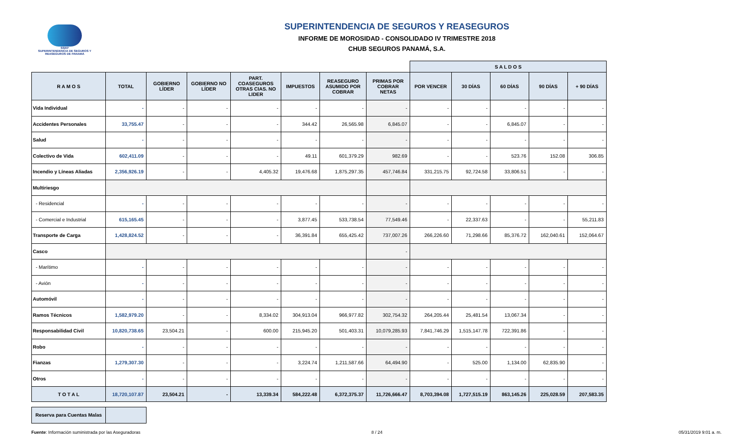SSRP
SUPERINTENDENCIA DE SEGUROS Y REASEGUROS DE PANAMÁ
SUPERINTENDENCIA DE SEGUROS Y REASEGUROS
INFORME DE MOROSIDAD - CONSOLIDADO IV TRIMESTRE 2018
CHUB SEGUROS PANAMÁ, S.A.
| | | | | | | | | S A L D O S | | | | |
| R A M O S | TOTAL | GOBIERNO LÍDER | GOBIERNO NO LÍDER | PART. COASEGUROS OTRAS CIAS. NO LIDER | IMPUESTOS | REASEGURO ASUMIDO POR COBRAR | PRIMAS POR COBRAR NETAS | POR VENCER | 30 DÍAS | 60 DÍAS | 90 DÍAS | + 90 DÍAS |
| Vida Individual | - | - | - | - | - | - | - | - | - | - | - | - |
| Accidentes Personales | 33,755.47 | - | - | - | 344.42 | 26,565.98 | 6,845.07 | - | - | 6,845.07 | - | - |
| Salud | - | - | - | - | - | - | - | - | - | - | - | - |
| Colectivo de Vida | 602,411.09 | - | - | - | 49.11 | 601,379.29 | 982.69 | - | - | 523.76 | 152.08 | 306.85 |
| Incendio y Líneas Aliadas | 2,356,926.19 | - | - | 4,405.32 | 19,476.68 | 1,875,297.35 | 457,746.84 | 331,215.75 | 92,724.58 | 33,806.51 | - | - |
| Multiriesgo | | | | | | | | | | | | |
| - Residencial | - | - | - | - | - | - | - | - | - | - | - | - |
| - Comercial e Industrial | 615,165.45 | - | - | - | 3,877.45 | 533,738.54 | 77,549.46 | - | 22,337.63 | - | - | 55,211.83 |
| Transporte de Carga | 1,428,824.52 | - | - | - | 36,391.84 | 655,425.42 | 737,007.26 | 266,226.60 | 71,298.66 | 85,376.72 | 162,040.61 | 152,064.67 |
| Casco | | | | | | | - | | | | | |
| - Marítimo | - | - | - | - | - | - | - | - | - | - | - | - |
| - Avión | - | - | - | - | - | - | - | - | - | - | - | - |
| Automóvil | - | - | - | - | - | - | - | - | - | - | - | - |
| Ramos Técnicos | 1,582,979.20 | - | - | 8,334.02 | 304,913.04 | 966,977.82 | 302,754.32 | 264,205.44 | 25,481.54 | 13,067.34 | - | - |
| Responsabilidad Civil | 10,820,738.65 | 23,504.21 | - | 600.00 | 215,945.20 | 501,403.31 | 10,079,285.93 | 7,841,746.29 | 1,515,147.78 | 722,391.86 | - | - |
| Robo | - | - | - | - | - | - | - | - | - | - | - | - |
| Fianzas | 1,279,307.30 | - | - | - | 3,224.74 | 1,211,587.66 | 64,494.90 | - | 525.00 | 1,134.00 | 62,835.90 | - |
| Otros | - | - | - | - | - | - | - | - | - | - | - | - |
| T O T A L | 18,720,107.87 | 23,504.21 | - | 13,339.34 | 584,222.48 | 6,372,375.37 | 11,726,666.47 | 8,703,394.08 | 1,727,515.19 | 863,145.26 | 225,028.59 | 207,583.35 |
| Reserva para Cuentas Malas | | | | | | | | | | | | |
Fuente: Información suministrada por las Aseguradoras
8 / 24 05/31/2019 9:01 a. m.